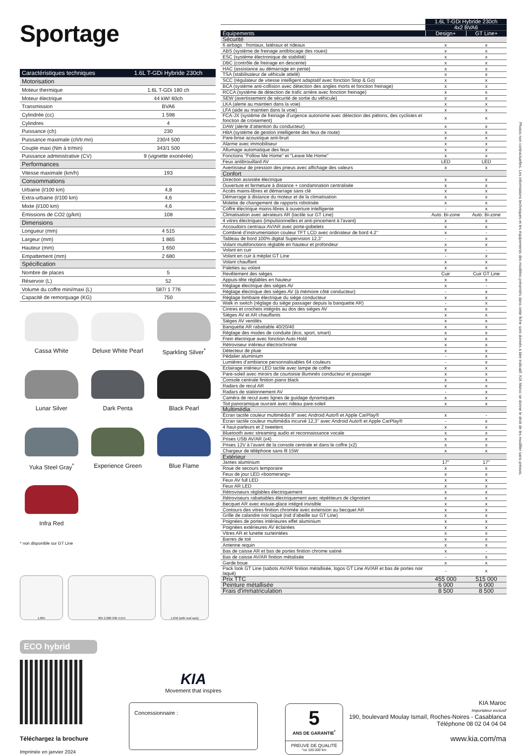Sportage
| Caractéristiques techniques | 1.6L T-GDi Hybride 230ch |
| --- | --- |
| Motorisation | |
| Moteur thermique | 1.6L T-GDi 180 ch |
| Moteur électrique | 44 kW/ 60ch |
| Transmission | BVA6 |
| Cylindrée (cc) | 1 598 |
| Cylindres | 4 |
| Puissance (ch) | 230 |
| Puissance maximale (ch/tr.mn) | 230/4 500 |
| Couple maxi (Nm à tr/min) | 343/1 500 |
| Puissance administrative (CV) | 9 (vignette exonérée) |
| Performances | |
| Vitesse maximale (km/h) | 193 |
| Consommations | |
| Urbaine (l/100 km) | 4,8 |
| Extra-urbaine (l/100 km) | 4,6 |
| Mixte (l/100 km) | 4,6 |
| Émissions de CO2 (g/km) | 108 |
| Dimensions | |
| Longueur (mm) | 4 515 |
| Largeur (mm) | 1 865 |
| Hauteur (mm) | 1 650 |
| Empattement (mm) | 2 680 |
| Spécification | |
| Nombre de places | 5 |
| Réservoir (L) | 52 |
| Volume du coffre mini/maxi (L) | 587/ 1 776 |
| Capacité de remorquage (KG) | 750 |
Cassa White
Deluxe White Pearl
Sparkling Silver<sup>*</sup>
Lunar Silver
Dark Penta
Black Pearl
Yuka Steel Gray<sup>*</sup>
Experience Green
Blue Flame
Infra Red
* non disponible sur GT Line
1,865 905 2,680 930 4,515 1,650 (with roof rack)
ECO hybrid
| | 1.6L T-GDi Hybride 230ch | |
| --- | --- | --- |
| | 4x2 BVA6 | |
| Équipements | Design+ | GT Line+ |
| Sécurité | | |
| 6 airbags : frontaux, latéraux et rideaux | x | x |
| ABS (système de freinage antiblocage des roues) | x | x |
| ESC (système électronique de stabilité) | x | x |
| DBC (contrôle de freinage en descente) | x | x |
| HAC (assistance au démarrage en pente) | x | x |
| TSA (stabilisateur de véhicule attelé) | x | x |
| SCC (régulateur de vitesse intelligent adaptatif avec fonction Stop & Go) | x | x |
| BCA (système anti-collision avec détection des angles morts et fonction freinage) | x | x |
| RCCA (système de détection de trafic arrière avec fonction freinage) | x | x |
| SEW (avertissement de sécurité de sortie du véhicule) | x | x |
| LKA (alerte au maintien dans la voie) | x | x |
| LFA (aide au maintien dans la voie) | x | x |
| FCA-JX (système de freinage d’urgence autonome avec détection des piétons, des cyclistes et fonction de croisement) | x | x |
| DAW (alerte d’attention du conducteur) | x | x |
| HBA (système de gestion intelligente des feux de route) | x | x |
| Pare-brise acoustique anti-bruit | x | x |
| Alarme avec immobiliseur | x | x |
| Allumage automatique des feux | x | x |
| Fonctions "Follow Me Home" et "Leave Me Home" | x | x |
| Feux antibrouillard AV | LED | LED |
| Avertisseur de pression des pneus avec affichage des valeurs | x | x |
| Confort | | |
| Direction assistée électrique | x | x |
| Ouverture et fermeture à distance + condamnation centralisée | x | x |
| Accès mains-libres et démarrage sans clé | x | x |
| Démarrage à distance du moteur et de la climatisation | x | x |
| Molette de changement de rapports robotisée | x | x |
| Coffre électrique mains-libres à ouverture intelligente | - | x |
| Climatisation avec aérateurs AR (tactile sur GT Line) | Auto. Bi-zone | Auto. Bi-zone |
| 4 vitres électriques (impulsionnelles et anti-pincement à l'avant) | x | x |
| Accoudoirs centraux AV/AR avec porte-gobelets | x | x |
| Combiné d’instrumentation couleur TFT LCD avec ordinateur de bord 4.2’’ | x | - |
| Tableau de bord 100% digital Supervision 12,3’’ | - | x |
| Volant multifonctions réglable en hauteur et profondeur | x | x |
| Volant en cuir | x | - |
| Volant en cuir à méplat GT Line | - | x |
| Volant chauffant | x | x |
| Palettes au volant | x | x |
| Revêtement des sièges | Cuir | Cuir GT Line |
| Appuis-tête réglables en hauteur | x | x |
| Réglage électrique des sièges AV | x | - |
| Réglage électrique des sièges AV (à mémoire côté conducteur) | - | x |
| Réglage lombaire électrique du siège conducteur | x | x |
| Walk in switch (réglage du siège passager depuis la banquette AR) | - | x |
| Cintres et crochets intégrés au dos des sièges AV | x | x |
| Sièges AV et AR chauffants | x | x |
| Sièges AV ventilés | x | x |
| Banquette AR rabattable 40/20/40 | x | x |
| Réglage des modes de conduite (éco, sport, smart) | x | x |
| Frein électrique avec fonction Auto Hold | x | x |
| Rétroviseur intérieur électrochrome | x | x |
| Détecteur de pluie | x | x |
| Pédalier aluminium | - | x |
| Lumières d’ambiance personnalisables 64 couleurs | - | x |
| Eclairage intérieur LED tactile avec lampe de coffre | x | x |
| Pare-soleil avec miroirs de courtoisie illuminés conducteur et passager | x | x |
| Console centrale finition piano black | x | x |
| Radars de recul AR | x | x |
| Radars de stationnement AV | - | x |
| Caméra de recul avec lignes de guidage dynamiques | x | x |
| Toit panoramique ouvrant avec rideau pare-soleil | x | x |
| Multimédia | | |
| Écran tactile couleur multimédia 8" avec Android Auto® et Apple CarPlay® | x | - |
| Écran tactile couleur multimédia incurvé 12,3’’ avec Android Auto® et Apple CarPlay® | - | x |
| 4 haut-parleurs et 2 tweeters | x | x |
| Bluetooth avec streaming audio et reconnaissance vocale | x | x |
| Prises USB AV/AR (x4) | x | x |
| Prises 12V à l’avant de la console centrale et dans le coffre (x2) | x | x |
| Chargeur de téléphone sans fil 15W | x | x |
| Extérieur | | |
| Jantes aluminium | 17'' | 17'' |
| Roue de secours temporaire | x | x |
| Feux de jour LED «boomerang» | x | x |
| Feux AV full LED | x | x |
| Feux AR LED | x | x |
| Rétroviseurs réglables électriquement | x | x |
| Rétroviseurs rabattables électriquement avec répétiteurs de clignotant | x | x |
| Becquet AR avec essuie-glace intégré invisible | x | x |
| Contours des vitres finition chromée avec extension au becquet AR | x | x |
| Grille de calandre noir laqué (nid d’abeille sur GT Line) | x | x |
| Poignées de portes intérieures effet aluminium | x | x |
| Poignées extérieures AV éclairées | x | x |
| Vitres AR et lunette surteintées | x | x |
| Barres de toit | x | x |
| Antenne requin | x | x |
| Bas de caisse AR et bas de portes finition chrome satiné | x | - |
| Bas de caisse AV/AR finition métalisée | - | x |
| Garde boue | x | x |
| Pack look GT Line (sabots AV/AR finition métallisée, logos GT Line AV/AR et bas de portes noir laqué) | - | x |
| Prix TTC | 455 000 | 515 000 |
| Peinture métallisée | 6 000 | 6 000 |
| Frais d'immatriculation | 8 500 | 8 500 |
Photos non contractuelles. Les informations techniques et les équipements des modèles présentés dans cette fiche sont donnés à titre indicatif. KIA Maroc se donne le droit de les modifier sans préavis.
Téléchargez la brochure
Imprimée en janvier 2024
KIA
Movement that inspires
Concessionnaire :
5
ANS DE GARANTIE<sup>*</sup>
PREUVE DE QUALITÉ
*ou 100 000 km
KIA Maroc
Importateur exclusif
190, boulevard Moulay Ismaïl, Roches-Noires - Casablanca
Téléphone 08 02 04 04 04
www.kia.com/ma